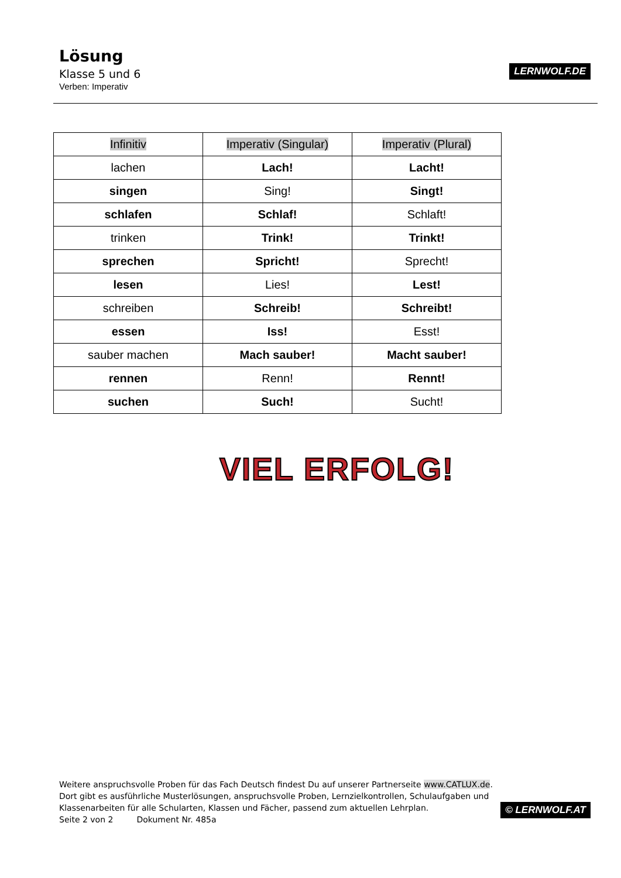Lösung
Klasse 5 und 6
Verben: Imperativ
LERNWOLF.DE
| Infinitiv | Imperativ (Singular) | Imperativ (Plural) |
| --- | --- | --- |
| lachen | Lach! | Lacht! |
| singen | Sing! | Singt! |
| schlafen | Schlaf! | Schlaft! |
| trinken | Trink! | Trinkt! |
| sprechen | Spricht! | Sprecht! |
| lesen | Lies! | Lest! |
| schreiben | Schreib! | Schreibt! |
| essen | Iss! | Esst! |
| sauber machen | Mach sauber! | Macht sauber! |
| rennen | Renn! | Rennt! |
| suchen | Such! | Sucht! |
VIEL ERFOLG!
Weitere anspruchsvolle Proben für das Fach Deutsch findest Du auf unserer Partnerseite www.CATLUX.de.
Dort gibt es ausführliche Musterlösungen, anspruchsvolle Proben, Lernzielkontrollen, Schulaufgaben und
Klassenarbeiten für alle Schularten, Klassen und Fächer, passend zum aktuellen Lehrplan.
Seite 2 von 2 Dokument Nr. 485a
© LERNWOLF.AT